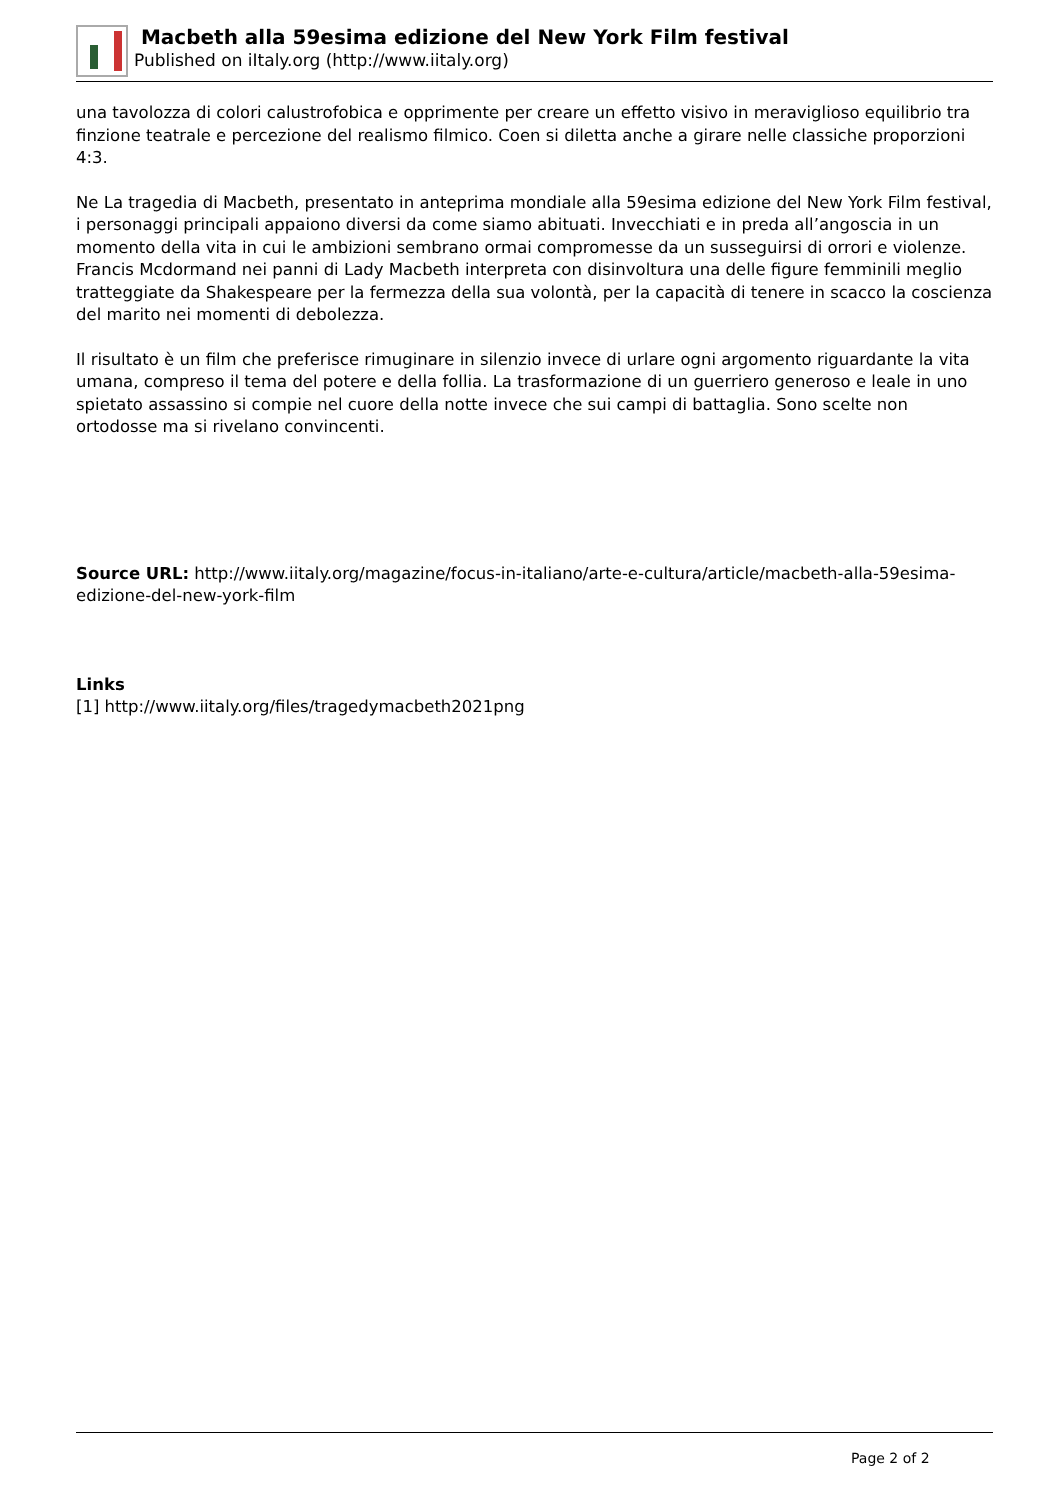Macbeth alla 59esima edizione del New York Film festival
Published on iItaly.org (http://www.iitaly.org)
una tavolozza di colori calustrofobica e opprimente per creare un effetto visivo in meraviglioso equilibrio tra finzione teatrale e percezione del realismo filmico. Coen si diletta anche a girare nelle classiche proporzioni 4:3.
Ne La tragedia di Macbeth, presentato in anteprima mondiale alla 59esima edizione del New York Film festival, i personaggi principali appaiono diversi da come siamo abituati. Invecchiati e in preda all’angoscia in un momento della vita in cui le ambizioni sembrano ormai compromesse da un susseguirsi di orrori e violenze. Francis Mcdormand nei panni di Lady Macbeth interpreta con disinvoltura una delle figure femminili meglio tratteggiate da Shakespeare per la fermezza della sua volontà, per la capacità di tenere in scacco la coscienza del marito nei momenti di debolezza.
Il risultato è un film che preferisce rimuginare in silenzio invece di urlare ogni argomento riguardante la vita umana, compreso il tema del potere e della follia. La trasformazione di un guerriero generoso e leale in uno spietato assassino si compie nel cuore della notte invece che sui campi di battaglia. Sono scelte non ortodosse ma si rivelano convincenti.
Source URL: http://www.iitaly.org/magazine/focus-in-italiano/arte-e-cultura/article/macbeth-alla-59esima-edizione-del-new-york-film
Links
[1] http://www.iitaly.org/files/tragedymacbeth2021png
Page 2 of 2